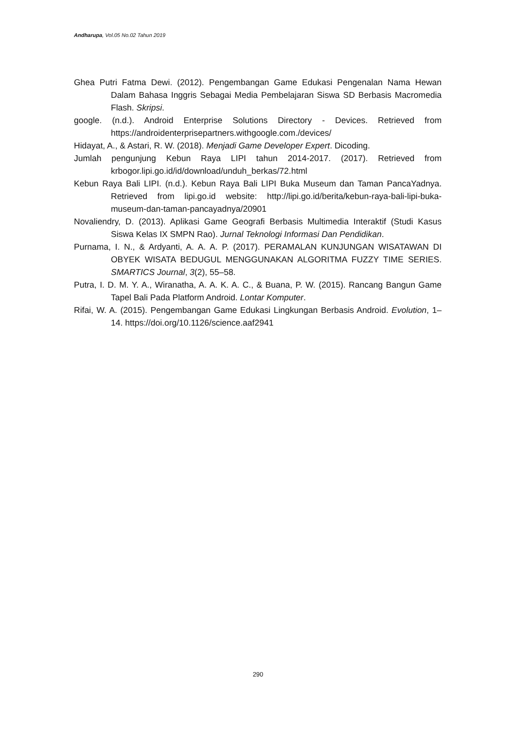Andharupa, Vol.05 No.02 Tahun 2019
Ghea Putri Fatma Dewi. (2012). Pengembangan Game Edukasi Pengenalan Nama Hewan Dalam Bahasa Inggris Sebagai Media Pembelajaran Siswa SD Berbasis Macromedia Flash. Skripsi.
google. (n.d.). Android Enterprise Solutions Directory - Devices. Retrieved from https://androidenterprisepartners.withgoogle.com./devices/
Hidayat, A., & Astari, R. W. (2018). Menjadi Game Developer Expert. Dicoding.
Jumlah pengunjung Kebun Raya LIPI tahun 2014-2017. (2017). Retrieved from krbogor.lipi.go.id/id/download/unduh_berkas/72.html
Kebun Raya Bali LIPI. (n.d.). Kebun Raya Bali LIPI Buka Museum dan Taman PancaYadnya. Retrieved from lipi.go.id website: http://lipi.go.id/berita/kebun-raya-bali-lipi-buka-museum-dan-taman-pancayadnya/20901
Novaliendry, D. (2013). Aplikasi Game Geografi Berbasis Multimedia Interaktif (Studi Kasus Siswa Kelas IX SMPN Rao). Jurnal Teknologi Informasi Dan Pendidikan.
Purnama, I. N., & Ardyanti, A. A. A. P. (2017). PERAMALAN KUNJUNGAN WISATAWAN DI OBYEK WISATA BEDUGUL MENGGUNAKAN ALGORITMA FUZZY TIME SERIES. SMARTICS Journal, 3(2), 55–58.
Putra, I. D. M. Y. A., Wiranatha, A. A. K. A. C., & Buana, P. W. (2015). Rancang Bangun Game Tapel Bali Pada Platform Android. Lontar Komputer.
Rifai, W. A. (2015). Pengembangan Game Edukasi Lingkungan Berbasis Android. Evolution, 1–14. https://doi.org/10.1126/science.aaf2941
290